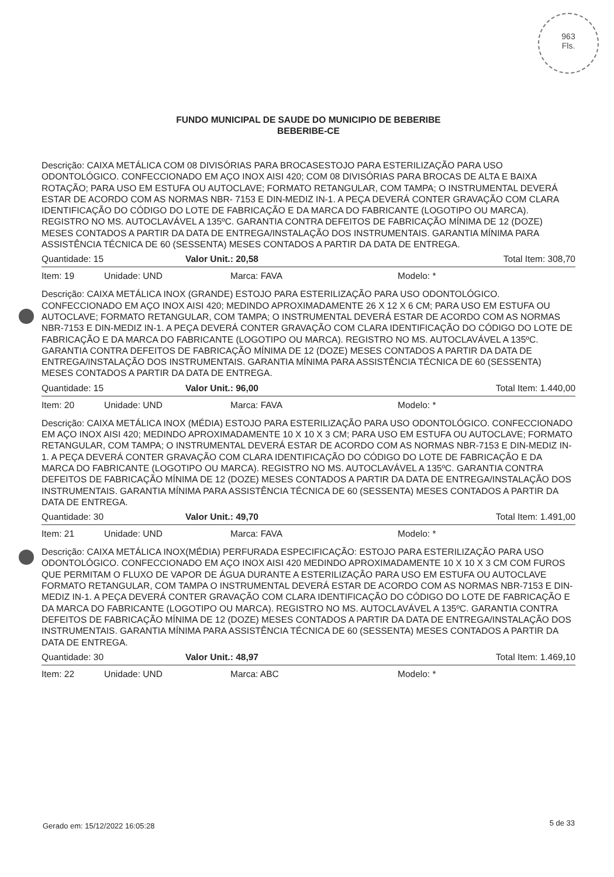963
Fls.
FUNDO MUNICIPAL DE SAUDE DO MUNICIPIO DE BEBERIBE
BEBERIBE-CE
Descrição: CAIXA METÁLICA COM 08 DIVISÓRIAS PARA BROCASESTOJO PARA ESTERILIZAÇÃO PARA USO ODONTOLÓGICO. CONFECCIONADO EM AÇO INOX AISI 420; COM 08 DIVISÓRIAS PARA BROCAS DE ALTA E BAIXA ROTAÇÃO; PARA USO EM ESTUFA OU AUTOCLAVE; FORMATO RETANGULAR, COM TAMPA; O INSTRUMENTAL DEVERÁ ESTAR DE ACORDO COM AS NORMAS NBR- 7153 E DIN-MEDIZ IN-1. A PEÇA DEVERÁ CONTER GRAVAÇÃO COM CLARA IDENTIFICAÇÃO DO CÓDIGO DO LOTE DE FABRICAÇÃO E DA MARCA DO FABRICANTE (LOGOTIPO OU MARCA). REGISTRO NO MS. AUTOCLAVÁVEL A 135ºC. GARANTIA CONTRA DEFEITOS DE FABRICAÇÃO MÍNIMA DE 12 (DOZE) MESES CONTADOS A PARTIR DA DATA DE ENTREGA/INSTALAÇÃO DOS INSTRUMENTAIS. GARANTIA MÍNIMA PARA ASSISTÊNCIA TÉCNICA DE 60 (SESSENTA) MESES CONTADOS A PARTIR DA DATA DE ENTREGA.
Quantidade: 15 Valor Unit.: 20,58 Total Item: 308,70
Item: 19 Unidade: UND Marca: FAVA Modelo: *
Descrição: CAIXA METÁLICA INOX (GRANDE) ESTOJO PARA ESTERILIZAÇÃO PARA USO ODONTOLÓGICO. CONFECCIONADO EM AÇO INOX AISI 420; MEDINDO APROXIMADAMENTE 26 X 12 X 6 CM; PARA USO EM ESTUFA OU AUTOCLAVE; FORMATO RETANGULAR, COM TAMPA; O INSTRUMENTAL DEVERÁ ESTAR DE ACORDO COM AS NORMAS NBR-7153 E DIN-MEDIZ IN-1. A PEÇA DEVERÁ CONTER GRAVAÇÃO COM CLARA IDENTIFICAÇÃO DO CÓDIGO DO LOTE DE FABRICAÇÃO E DA MARCA DO FABRICANTE (LOGOTIPO OU MARCA). REGISTRO NO MS. AUTOCLAVÁVEL A 135ºC. GARANTIA CONTRA DEFEITOS DE FABRICAÇÃO MÍNIMA DE 12 (DOZE) MESES CONTADOS A PARTIR DA DATA DE ENTREGA/INSTALAÇÃO DOS INSTRUMENTAIS. GARANTIA MÍNIMA PARA ASSISTÊNCIA TÉCNICA DE 60 (SESSENTA) MESES CONTADOS A PARTIR DA DATA DE ENTREGA.
Quantidade: 15 Valor Unit.: 96,00 Total Item: 1.440,00
Item: 20 Unidade: UND Marca: FAVA Modelo: *
Descrição: CAIXA METÁLICA INOX (MÉDIA) ESTOJO PARA ESTERILIZAÇÃO PARA USO ODONTOLÓGICO. CONFECCIONADO EM AÇO INOX AISI 420; MEDINDO APROXIMADAMENTE 10 X 10 X 3 CM; PARA USO EM ESTUFA OU AUTOCLAVE; FORMATO RETANGULAR, COM TAMPA; O INSTRUMENTAL DEVERÁ ESTAR DE ACORDO COM AS NORMAS NBR-7153 E DIN-MEDIZ IN-1. A PEÇA DEVERÁ CONTER GRAVAÇÃO COM CLARA IDENTIFICAÇÃO DO CÓDIGO DO LOTE DE FABRICAÇÃO E DA MARCA DO FABRICANTE (LOGOTIPO OU MARCA). REGISTRO NO MS. AUTOCLAVÁVEL A 135ºC. GARANTIA CONTRA DEFEITOS DE FABRICAÇÃO MÍNIMA DE 12 (DOZE) MESES CONTADOS A PARTIR DA DATA DE ENTREGA/INSTALAÇÃO DOS INSTRUMENTAIS. GARANTIA MÍNIMA PARA ASSISTÊNCIA TÉCNICA DE 60 (SESSENTA) MESES CONTADOS A PARTIR DA DATA DE ENTREGA.
Quantidade: 30 Valor Unit.: 49,70 Total Item: 1.491,00
Item: 21 Unidade: UND Marca: FAVA Modelo: *
Descrição: CAIXA METÁLICA INOX(MÉDIA) PERFURADA ESPECIFICAÇÃO: ESTOJO PARA ESTERILIZAÇÃO PARA USO ODONTOLÓGICO. CONFECCIONADO EM AÇO INOX AISI 420 MEDINDO APROXIMADAMENTE 10 X 10 X 3 CM COM FUROS QUE PERMITAM O FLUXO DE VAPOR DE ÁGUA DURANTE A ESTERILIZAÇÃO PARA USO EM ESTUFA OU AUTOCLAVE FORMATO RETANGULAR, COM TAMPA O INSTRUMENTAL DEVERÁ ESTAR DE ACORDO COM AS NORMAS NBR-7153 E DIN-MEDIZ IN-1. A PEÇA DEVERÁ CONTER GRAVAÇÃO COM CLARA IDENTIFICAÇÃO DO CÓDIGO DO LOTE DE FABRICAÇÃO E DA MARCA DO FABRICANTE (LOGOTIPO OU MARCA). REGISTRO NO MS. AUTOCLAVÁVEL A 135ºC. GARANTIA CONTRA DEFEITOS DE FABRICAÇÃO MÍNIMA DE 12 (DOZE) MESES CONTADOS A PARTIR DA DATA DE ENTREGA/INSTALAÇÃO DOS INSTRUMENTAIS. GARANTIA MÍNIMA PARA ASSISTÊNCIA TÉCNICA DE 60 (SESSENTA) MESES CONTADOS A PARTIR DA DATA DE ENTREGA.
Quantidade: 30 Valor Unit.: 48,97 Total Item: 1.469,10
Item: 22 Unidade: UND Marca: ABC Modelo: *
Gerado em: 15/12/2022 16:05:28 5 de 33